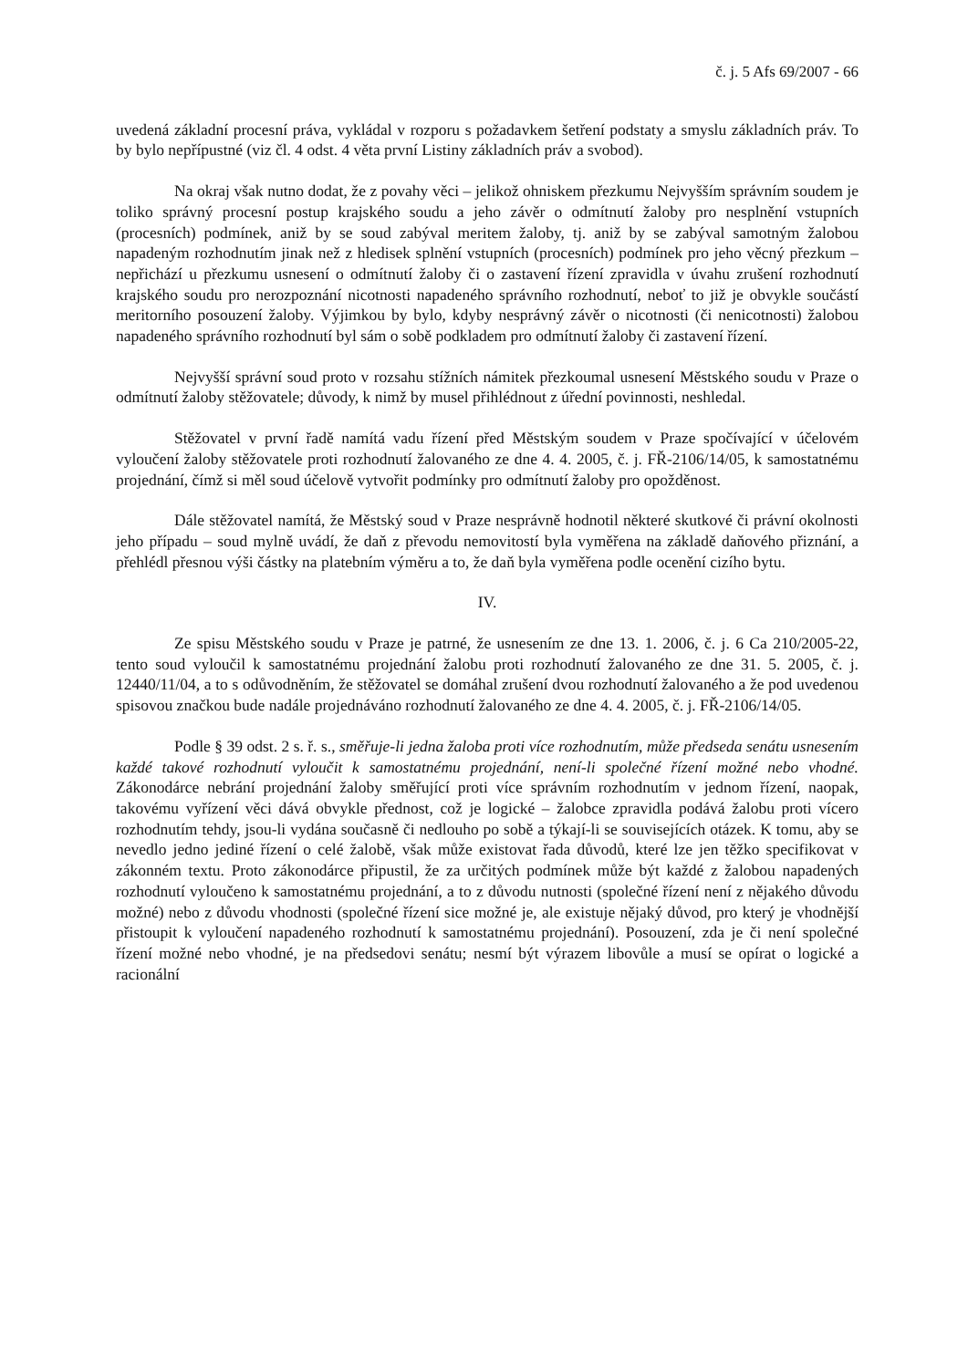č. j. 5 Afs 69/2007 - 66
uvedená základní procesní práva, vykládal v rozporu s požadavkem šetření podstaty a smyslu základních práv. To by bylo nepřípustné (viz čl. 4 odst. 4 věta první Listiny základních práv a svobod).
Na okraj však nutno dodat, že z povahy věci – jelikož ohniskem přezkumu Nejvyšším správním soudem je toliko správný procesní postup krajského soudu a jeho závěr o odmítnutí žaloby pro nesplnění vstupních (procesních) podmínek, aniž by se soud zabýval meritem žaloby, tj. aniž by se zabýval samotným žalobou napadeným rozhodnutím jinak než z hledisek splnění vstupních (procesních) podmínek pro jeho věcný přezkum – nepřichází u přezkumu usnesení o odmítnutí žaloby či o zastavení řízení zpravidla v úvahu zrušení rozhodnutí krajského soudu pro nerozpoznání nicotnosti napadeného správního rozhodnutí, neboť to již je obvykle součástí meritorního posouzení žaloby. Výjimkou by bylo, kdyby nesprávný závěr o nicotnosti (či nenicotnosti) žalobou napadeného správního rozhodnutí byl sám o sobě podkladem pro odmítnutí žaloby či zastavení řízení.
Nejvyšší správní soud proto v rozsahu stížních námitek přezkoumal usnesení Městského soudu v Praze o odmítnutí žaloby stěžovatele; důvody, k nimž by musel přihlédnout z úřední povinnosti, neshledal.
Stěžovatel v první řadě namítá vadu řízení před Městským soudem v Praze spočívající v účelovém vyloučení žaloby stěžovatele proti rozhodnutí žalovaného ze dne 4. 4. 2005, č. j. FŘ-2106/14/05, k samostatnému projednání, čímž si měl soud účelově vytvořit podmínky pro odmítnutí žaloby pro opožděnost.
Dále stěžovatel namítá, že Městský soud v Praze nesprávně hodnotil některé skutkové či právní okolnosti jeho případu – soud mylně uvádí, že daň z převodu nemovitostí byla vyměřena na základě daňového přiznání, a přehlédl přesnou výši částky na platebním výměru a to, že daň byla vyměřena podle ocenění cizího bytu.
IV.
Ze spisu Městského soudu v Praze je patrné, že usnesením ze dne 13. 1. 2006, č. j. 6 Ca 210/2005-22, tento soud vyloučil k samostatnému projednání žalobu proti rozhodnutí žalovaného ze dne 31. 5. 2005, č. j. 12440/11/04, a to s odůvodněním, že stěžovatel se domáhal zrušení dvou rozhodnutí žalovaného a že pod uvedenou spisovou značkou bude nadále projednáváno rozhodnutí žalovaného ze dne 4. 4. 2005, č. j. FŘ-2106/14/05.
Podle § 39 odst. 2 s. ř. s., směřuje-li jedna žaloba proti více rozhodnutím, může předseda senátu usnesením každé takové rozhodnutí vyloučit k samostatnému projednání, není-li společné řízení možné nebo vhodné. Zákonodárce nebrání projednání žaloby směřující proti více správním rozhodnutím v jednom řízení, naopak, takovému vyřízení věci dává obvykle přednost, což je logické – žalobce zpravidla podává žalobu proti vícero rozhodnutím tehdy, jsou-li vydána současně či nedlouho po sobě a týkají-li se souvisejících otázek. K tomu, aby se nevedlo jedno jediné řízení o celé žalobě, však může existovat řada důvodů, které lze jen těžko specifikovat v zákonném textu. Proto zákonodárce připustil, že za určitých podmínek může být každé z žalobou napadených rozhodnutí vyloučeno k samostatnému projednání, a to z důvodu nutnosti (společné řízení není z nějakého důvodu možné) nebo z důvodu vhodnosti (společné řízení sice možné je, ale existuje nějaký důvod, pro který je vhodnější přistoupit k vyloučení napadeného rozhodnutí k samostatnému projednání). Posouzení, zda je či není společné řízení možné nebo vhodné, je na předsedovi senátu; nesmí být výrazem libovůle a musí se opírat o logické a racionální